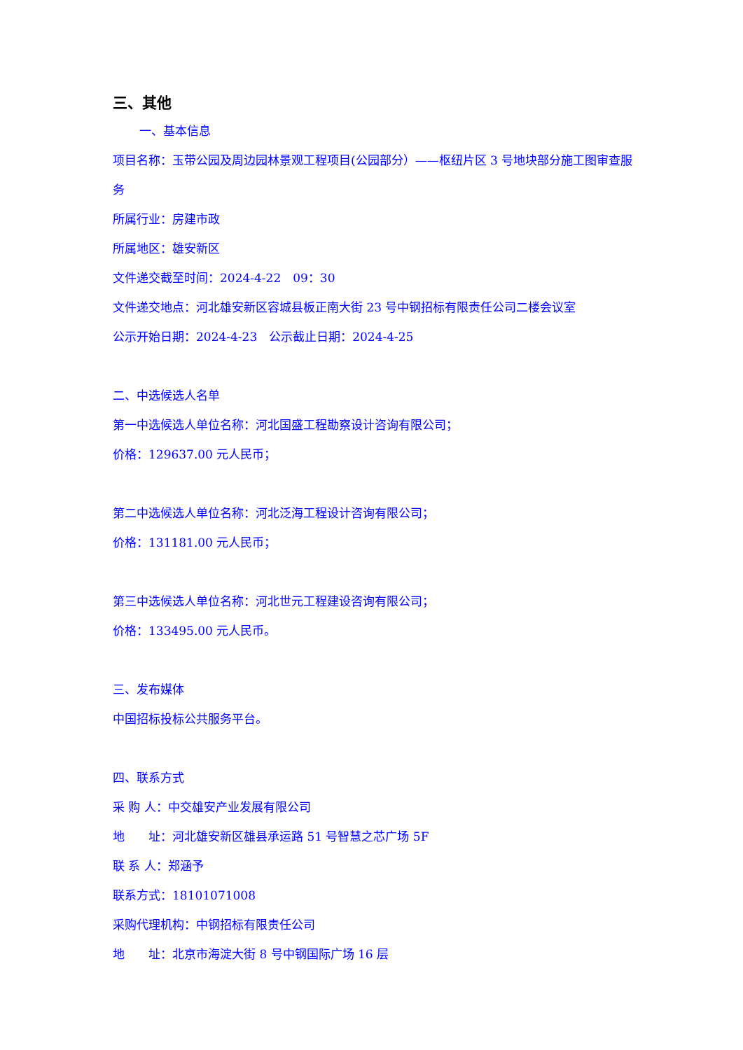三、其他
一、基本信息
项目名称：玉带公园及周边园林景观工程项目(公园部分）——枢纽片区 3 号地块部分施工图审查服务
所属行业：房建市政
所属地区：雄安新区
文件递交截至时间：2024-4-22　09：30
文件递交地点：河北雄安新区容城县板正南大街 23 号中钢招标有限责任公司二楼会议室
公示开始日期：2024-4-23　公示截止日期：2024-4-25
二、中选候选人名单
第一中选候选人单位名称：河北国盛工程勘察设计咨询有限公司；
价格：129637.00 元人民币；
第二中选候选人单位名称：河北泛海工程设计咨询有限公司；
价格：131181.00 元人民币；
第三中选候选人单位名称：河北世元工程建设咨询有限公司；
价格：133495.00 元人民币。
三、发布媒体
中国招标投标公共服务平台。
四、联系方式
采 购 人：中交雄安产业发展有限公司
地　　址：河北雄安新区雄县承运路 51 号智慧之芯广场 5F
联 系 人：郑涵予
联系方式：18101071008
采购代理机构：中钢招标有限责任公司
地　　址：北京市海淀大街 8 号中钢国际广场 16 层